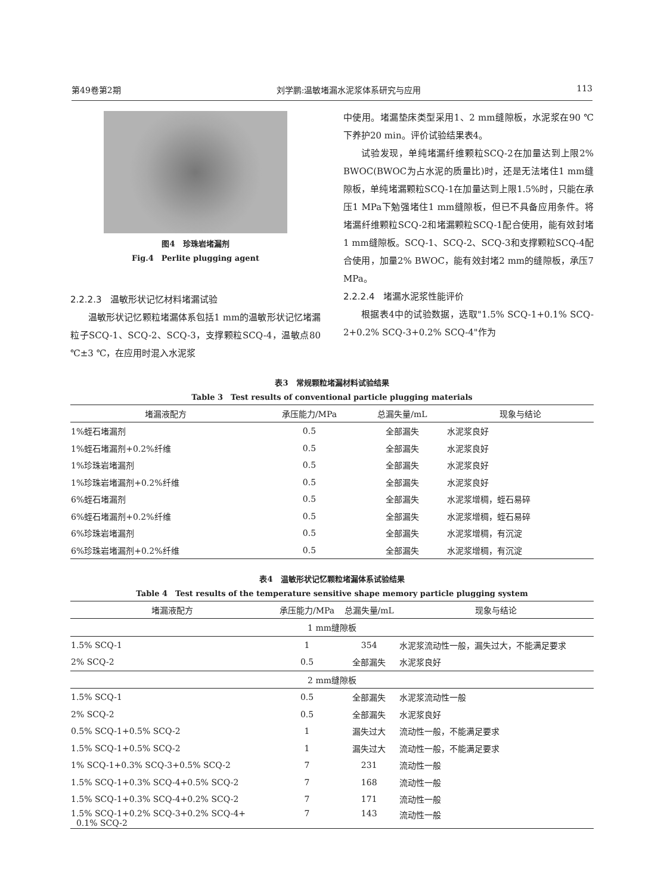第49卷第2期 刘学鹏:温敏堵漏水泥浆体系研究与应用 113
图4　珍珠岩堵漏剂
Fig.4　Perlite plugging agent
2.2.2.3　温敏形状记忆材料堵漏试验
温敏形状记忆颗粒堵漏体系包括1 mm的温敏形状记忆堵漏粒子SCQ-1、SCQ-2、SCQ-3，支撑颗粒SCQ-4，温敏点80 ℃±3 ℃，在应用时混入水泥浆
中使用。堵漏垫床类型采用1、2 mm缝隙板，水泥浆在90 ℃下养护20 min。评价试验结果表4。
试验发现，单纯堵漏纤维颗粒SCQ-2在加量达到上限2% BWOC(BWOC为占水泥的质量比)时，还是无法堵住1 mm缝隙板，单纯堵漏颗粒SCQ-1在加量达到上限1.5%时，只能在承压1 MPa下勉强堵住1 mm缝隙板，但已不具备应用条件。将堵漏纤维颗粒SCQ-2和堵漏颗粒SCQ-1配合使用，能有效封堵1 mm缝隙板。SCQ-1、SCQ-2、SCQ-3和支撑颗粒SCQ-4配合使用，加量2% BWOC，能有效封堵2 mm的缝隙板，承压7 MPa。
2.2.2.4　堵漏水泥浆性能评价
根据表4中的试验数据，选取"1.5% SCQ-1+0.1% SCQ-2+0.2% SCQ-3+0.2% SCQ-4"作为
表3　常规颗粒堵漏材料试验结果
Table 3　Test results of conventional particle plugging materials
| 堵漏液配方 | 承压能力/MPa | 总漏失量/mL | 现象与结论 |
| --- | --- | --- | --- |
| 1%蛭石堵漏剂 | 0.5 | 全部漏失 | 水泥浆良好 |
| 1%蛭石堵漏剂+0.2%纤维 | 0.5 | 全部漏失 | 水泥浆良好 |
| 1%珍珠岩堵漏剂 | 0.5 | 全部漏失 | 水泥浆良好 |
| 1%珍珠岩堵漏剂+0.2%纤维 | 0.5 | 全部漏失 | 水泥浆良好 |
| 6%蛭石堵漏剂 | 0.5 | 全部漏失 | 水泥浆增稠，蛭石易碎 |
| 6%蛭石堵漏剂+0.2%纤维 | 0.5 | 全部漏失 | 水泥浆增稠，蛭石易碎 |
| 6%珍珠岩堵漏剂 | 0.5 | 全部漏失 | 水泥浆增稠，有沉淀 |
| 6%珍珠岩堵漏剂+0.2%纤维 | 0.5 | 全部漏失 | 水泥浆增稠，有沉淀 |
表4　温敏形状记忆颗粒堵漏体系试验结果
Table 4　Test results of the temperature sensitive shape memory particle plugging system
| 堵漏液配方 | 承压能力/MPa | 总漏失量/mL | 现象与结论 |
| --- | --- | --- | --- |
| 1 mm缝隙板 | | | |
| 1.5% SCQ-1 | 1 | 354 | 水泥浆流动性一般，漏失过大，不能满足要求 |
| 2% SCQ-2 | 0.5 | 全部漏失 | 水泥浆良好 |
| 2 mm缝隙板 | | | |
| 1.5% SCQ-1 | 0.5 | 全部漏失 | 水泥浆流动性一般 |
| 2% SCQ-2 | 0.5 | 全部漏失 | 水泥浆良好 |
| 0.5% SCQ-1+0.5% SCQ-2 | 1 | 漏失过大 | 流动性一般，不能满足要求 |
| 1.5% SCQ-1+0.5% SCQ-2 | 1 | 漏失过大 | 流动性一般，不能满足要求 |
| 1% SCQ-1+0.3% SCQ-3+0.5% SCQ-2 | 7 | 231 | 流动性一般 |
| 1.5% SCQ-1+0.3% SCQ-4+0.5% SCQ-2 | 7 | 168 | 流动性一般 |
| 1.5% SCQ-1+0.3% SCQ-4+0.2% SCQ-2 | 7 | 171 | 流动性一般 |
| 1.5% SCQ-1+0.2% SCQ-3+0.2% SCQ-4+ 0.1% SCQ-2 | 7 | 143 | 流动性一般 |